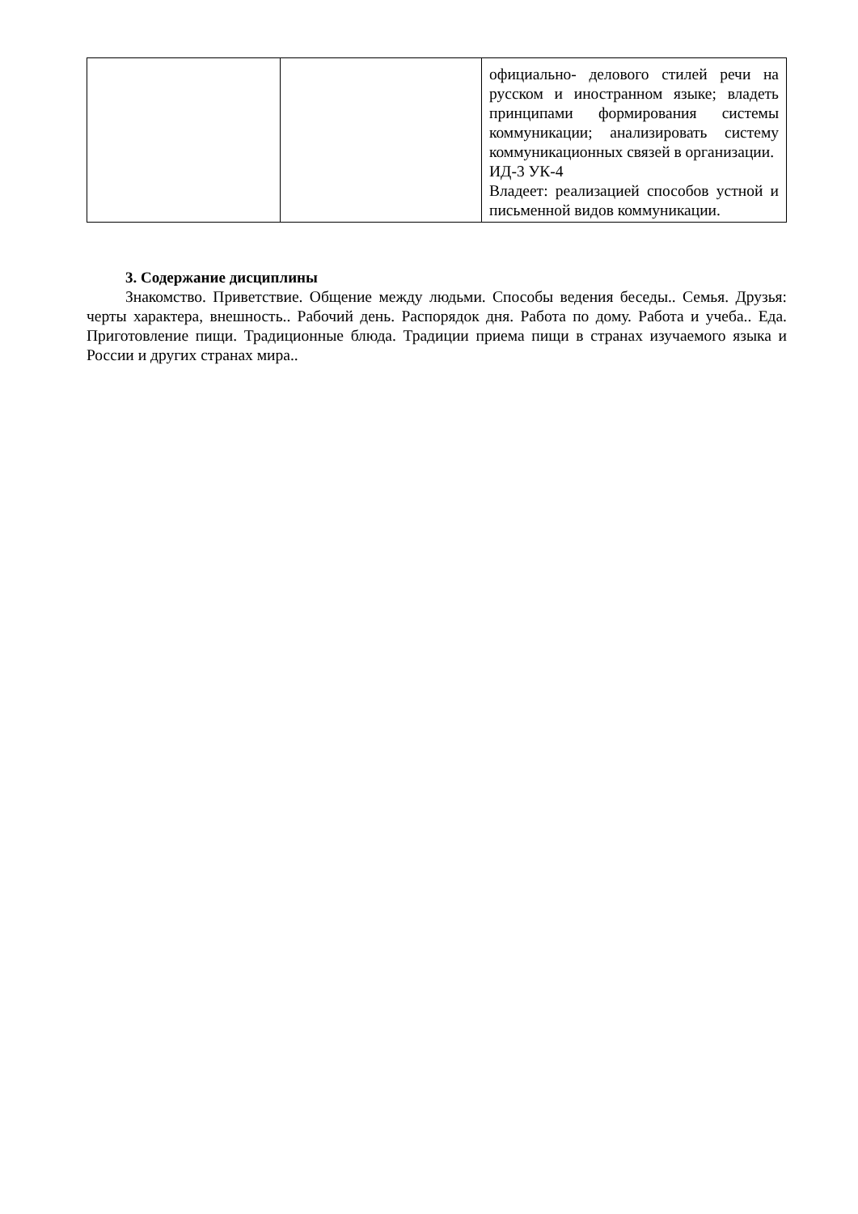| | | официально- делового стилей речи на русском и иностранном языке; владеть принципами формирования системы коммуникации; анализировать систему коммуникационных связей в организации. ИД-3 УК-4 Владеет: реализацией способов устной и письменной видов коммуникации. |
3. Содержание дисциплины
Знакомство. Приветствие. Общение между людьми. Способы ведения беседы.. Семья. Друзья: черты характера, внешность.. Рабочий день. Распорядок дня. Работа по дому. Работа и учеба.. Еда. Приготовление пищи. Традиционные блюда. Традиции приема пищи в странах изучаемого языка и России и других странах мира..